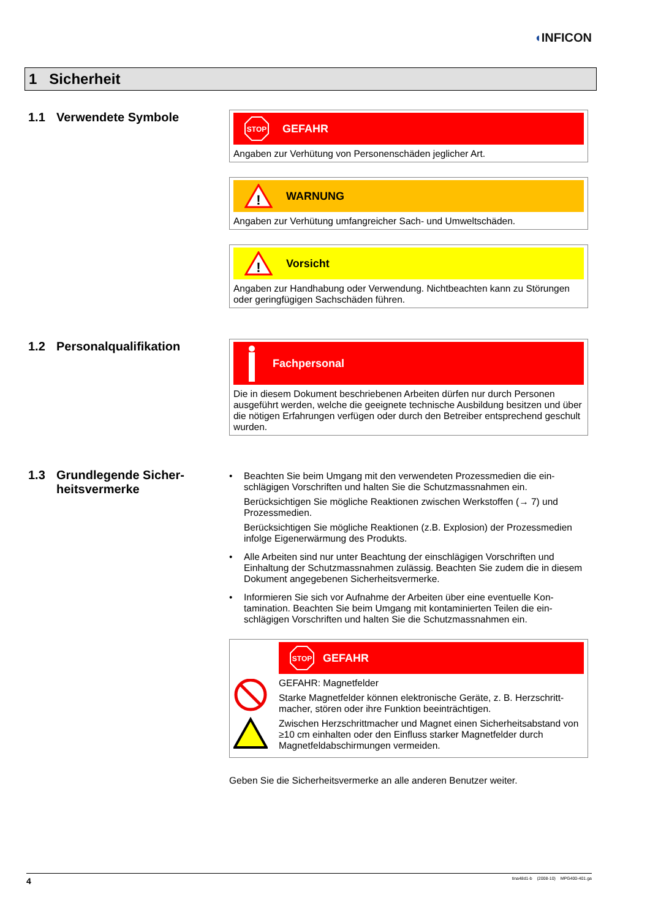◖INFICON
1 Sicherheit
1.1 Verwendete Symbole
STOP
GEFAHR
Angaben zur Verhütung von Personenschäden jeglicher Art.
!
WARNUNG
Angaben zur Verhütung umfangreicher Sach- und Umweltschäden.
!
Vorsicht
Angaben zur Handhabung oder Verwendung. Nichtbeachten kann zu Störungen oder geringfügigen Sachschäden führen.
1.2 Personalqualifikation
Fachpersonal
Die in diesem Dokument beschriebenen Arbeiten dürfen nur durch Personen ausgeführt werden, welche die geeignete technische Ausbildung besitzen und über die nötigen Erfahrungen verfügen oder durch den Betreiber entsprechend geschult wurden.
1.3 Grundlegende Sicher-
heitsvermerke
•
Beachten Sie beim Umgang mit den verwendeten Prozessmedien die ein-schlägigen Vorschriften und halten Sie die Schutzmassnahmen ein.
Berücksichtigen Sie mögliche Reaktionen zwischen Werkstoffen (→ 7) und Prozessmedien.
Berücksichtigen Sie mögliche Reaktionen (z.B. Explosion) der Prozessmedien infolge Eigenerwärmung des Produkts.
•
Alle Arbeiten sind nur unter Beachtung der einschlägigen Vorschriften und Einhaltung der Schutzmassnahmen zulässig. Beachten Sie zudem die in diesem Dokument angegebenen Sicherheitsvermerke.
•
Informieren Sie sich vor Aufnahme der Arbeiten über eine eventuelle Kon-tamination. Beachten Sie beim Umgang mit kontaminierten Teilen die ein-schlägigen Vorschriften und halten Sie die Schutzmassnahmen ein.
STOP
GEFAHR
GEFAHR: Magnetfelder
Starke Magnetfelder können elektronische Geräte, z. B. Herzschritt-macher, stören oder ihre Funktion beeinträchtigen.
Zwischen Herzschrittmacher und Magnet einen Sicherheitsabstand von ≥10 cm einhalten oder den Einfluss starker Magnetfelder durch Magnetfeldabschirmungen vermeiden.
Geben Sie die Sicherheitsvermerke an alle anderen Benutzer weiter.
4 tina48d1-b (2008-10) MPG400-401.ga